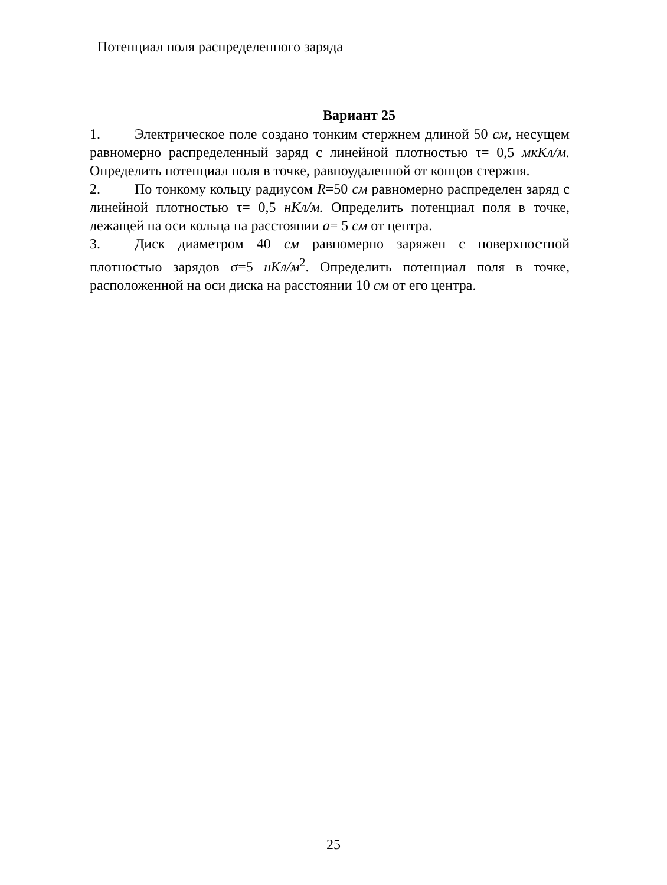Потенциал поля распределенного заряда
Вариант 25
1. Электрическое поле создано тонким стержнем длиной 50 см, несущем равномерно распределенный заряд с линейной плотностью τ= 0,5 мкКл/м. Определить потенциал поля в точке, равноудаленной от концов стержня.
2. По тонкому кольцу радиусом R=50 см равномерно распределен заряд с линейной плотностью τ= 0,5 нКл/м. Определить потенциал поля в точке, лежащей на оси кольца на расстоянии a= 5 см от центра.
3. Диск диаметром 40 см равномерно заряжен с поверхностной плотностью зарядов σ=5 нКл/м<sup>2</sup>. Определить потенциал поля в точке, расположенной на оси диска на расстоянии 10 см от его центра.
25